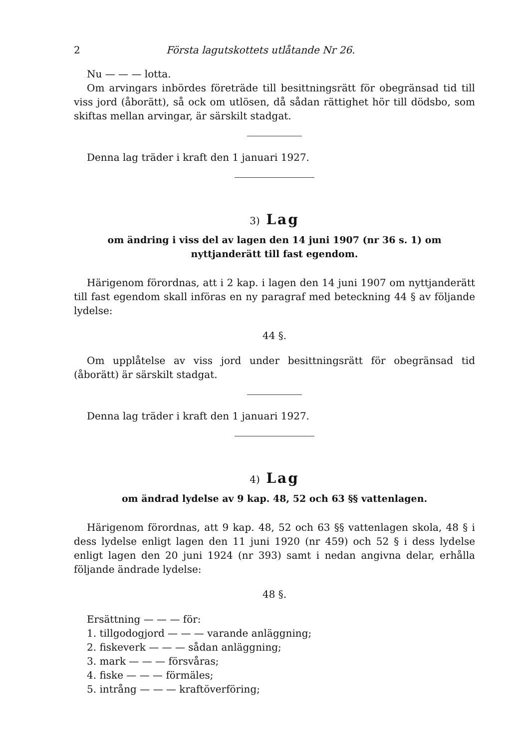2 Första lagutskottets utlåtande Nr 26.
Nu — — — lotta.
Om arvingars inbördes företräde till besittningsrätt för obegränsad tid till viss jord (åborätt), så ock om utlösen, då sådan rättighet hör till dödsbo, som skiftas mellan arvingar, är särskilt stadgat.
Denna lag träder i kraft den 1 januari 1927.
3) Lag
om ändring i viss del av lagen den 14 juni 1907 (nr 36 s. 1) om nyttjanderätt till fast egendom.
Härigenom förordnas, att i 2 kap. i lagen den 14 juni 1907 om nyttjanderätt till fast egendom skall införas en ny paragraf med beteckning 44 § av följande lydelse:
44 §.
Om upplåtelse av viss jord under besittningsrätt för obegränsad tid (åborätt) är särskilt stadgat.
Denna lag träder i kraft den 1 januari 1927.
4) Lag
om ändrad lydelse av 9 kap. 48, 52 och 63 §§ vattenlagen.
Härigenom förordnas, att 9 kap. 48, 52 och 63 §§ vattenlagen skola, 48 § i dess lydelse enligt lagen den 11 juni 1920 (nr 459) och 52 § i dess lydelse enligt lagen den 20 juni 1924 (nr 393) samt i nedan angivna delar, erhålla följande ändrade lydelse:
48 §.
Ersättning — — — för:
1. tillgodogjord — — — varande anläggning;
2. fiskeverk — — — sådan anläggning;
3. mark — — — försvåras;
4. fiske — — — förmäles;
5. intrång — — — kraftöverföring;